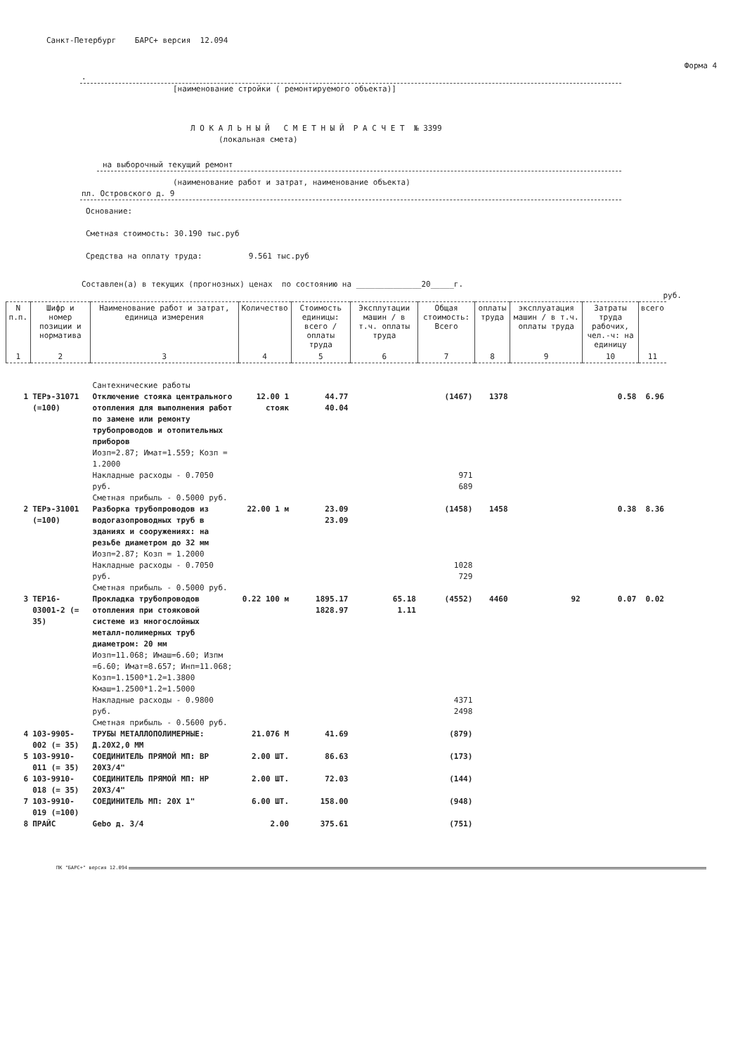Санкт-Петербург БАРС+ версия 12.094
Форма 4
.
[наименование стройки ( ремонтируемого объекта)]
Л О К А Л Ь Н Ы Й С М Е Т Н Ы Й Р А С Ч Е Т № 3399
(локальная смета)
на выборочный текущий ремонт
(наименование работ и затрат, наименование объекта)
пл. Островского д. 9
Основание:
Сметная стоимость: 30.190 тыс.руб
Средства на оплату труда: 9.561 тыс.руб
Составлен(а) в текущих (прогнозных) ценах по состоянию на ______________20_____г.
руб.
| N п.п. | Шифр и номер позиции и норматива | Наименование работ и затрат, единица измерения | Количество | Стоимость единицы: всего / оплаты труда | Эксплутации машин / в т.ч. оплаты труда | Общая стоимость: Всего | оплаты труда | эксплуатация машин / в т.ч. оплаты труда | Затраты труда рабочих, чел.-ч: на единицу | всего |
| --- | --- | --- | --- | --- | --- | --- | --- | --- | --- | --- |
| 1 | 2 | 3 | 4 | 5 | 6 | 7 | 8 | 9 | 10 | 11 |
| | | Сантехнические работы | | | | | | | | |
| 1 | ТЕРэ-31071 (=100) | Отключение стояка центрального отопления для выполнения работ по замене или ремонту трубопроводов и отопительных приборов Иозп=2.87; Имат=1.559; Козп = 1.2000 Накладные расходы - 0.7050 руб. Сметная прибыль - 0.5000 руб. | 12.00 1 стояк | 44.77 40.04 | | (1467) 971 689 | 1378 | | 0.58 | 6.96 |
| 2 | ТЕРэ-31001 (=100) | Разборка трубопроводов из водогазопроводных труб в зданиях и сооружениях: на резьбе диаметром до 32 мм Иозп=2.87; Козп = 1.2000 Накладные расходы - 0.7050 руб. Сметная прибыль - 0.5000 руб. | 22.00 1 м | 23.09 23.09 | | (1458) 1028 729 | 1458 | | 0.38 | 8.36 |
| 3 | ТЕР16-03001-2 (= 35) | Прокладка трубопроводов отопления при стояковой системе из многослойных металл-полимерных труб диаметром: 20 мм Иозп=11.068; Имаш=6.60; Изпм =6.60; Имат=8.657; Инп=11.068; Козп=1.1500*1.2=1.3800 Кмаш=1.2500*1.2=1.5000 Накладные расходы - 0.9800 руб. Сметная прибыль - 0.5600 руб. | 0.22 100 м | 1895.17 1828.97 | 65.18 1.11 | (4552) 4371 2498 | 4460 | 92 | 0.07 | 0.02 |
| 4 | 103-9905-002 (= 35) | ТРУБЫ МЕТАЛЛОПОЛИМЕРНЫЕ: Д.20Х2,0 ММ | 21.076 М | 41.69 | | (879) | | | | |
| 5 | 103-9910-011 (= 35) | СОЕДИНИТЕЛЬ ПРЯМОЙ МП: ВР 20Х3/4" | 2.00 ШТ. | 86.63 | | (173) | | | | |
| 6 | 103-9910-018 (= 35) | СОЕДИНИТЕЛЬ ПРЯМОЙ МП: НР 20Х3/4" | 2.00 ШТ. | 72.03 | | (144) | | | | |
| 7 | 103-9910-019 (=100) | СОЕДИНИТЕЛЬ МП: 20Х 1" | 6.00 ШТ. | 158.00 | | (948) | | | | |
| 8 | ПРАЙС | Gebo д. 3/4 | 2.00 | 375.61 | | (751) | | | | |
ПК "БАРС+" версия 12.094